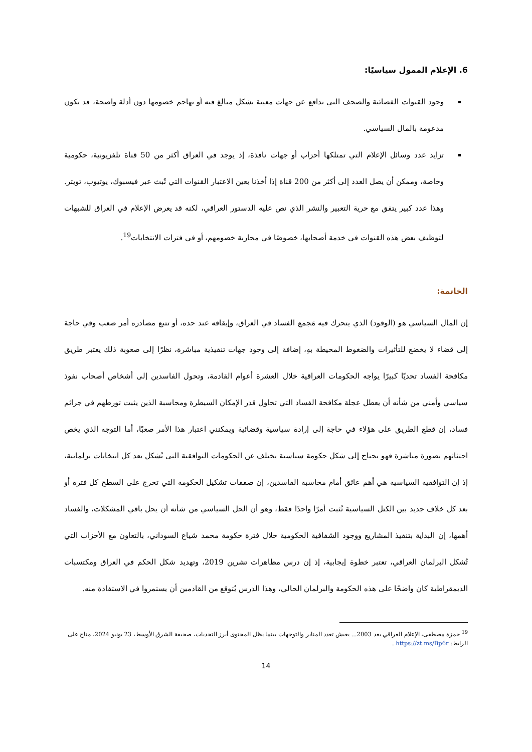6. الإعلام الممول سياسيًا:
وجود القنوات الفضائية والصحف التي تدافع عن جهات معينة بشكل مبالغ فيه أو تهاجم خصومها دون أدلة واضحة، قد تكون مدعومة بالمال السياسي.
تزايد عدد وسائل الإعلام التي تمتلكها أحزاب أو جهات نافذة، إذ يوجد في العراق أكثر من 50 قناة تلفزيونية، حكومية وخاصة، وممكن أن يصل العدد إلى أكثر من 200 قناة إذا أخذنا بعين الاعتبار القنوات التي تُبث عبر فيسبوك، يوتيوب، تويتر. وهذا عدد كبير يتفق مع حرية التعبير والنشر الذي نص عليه الدستور العراقي، لكنه قد يعرض الإعلام في العراق للشبهات لتوظيف بعض هذه القنوات في خدمة أصحابها، خصوصًا في محاربة خصومهم، أو في فترات الانتخابات<sup>19</sup>.
الخاتمة:
إن المال السياسي هو (الوقود) الذي يتحرك فيه مَجمع الفساد في العراق، وإيقافه عند حده، أو تتبع مصادره أمر صعب وفي حاجة إلى قضاء لا يخضع للتأثيرات والضغوط المحيطة بهِ، إضافة إلى وجود جهات تنفيذية مباشرة، نظرًا إلى صعوبة ذلك يعتبر طريق مكافحة الفساد تحديًا كبيرًا يواجه الحكومات العراقية خلال العشرة أعوام القادمة، وتحول الفاسدين إلى أشخاص أصحاب نفوذ سياسي وأمني من شأنه أن يعطل عجلة مكافحة الفساد التي تحاول قدر الإمكان السيطرة ومحاسبة الذين يثبت تورطهم في جرائم فساد، إن قطع الطريق على هؤلاء في حاجة إلى إرادة سياسية وقضائية ويمكنني اعتبار هذا الأمر صعبًا، أما التوجه الذي يخص اجتثاثهم بصورة مباشرة فهو يحتاج إلى شكل حكومة سياسية يختلف عن الحكومات التوافقية التي تُشكل بعد كل انتخابات برلمانية، إذ إن التوافقية السياسية هي أهم عائق أمام محاسبة الفاسدين، إن صفقات تشكيل الحكومة التي تخرج على السطح كل فترة أو بعد كل خلاف جديد بين الكتل السياسية تُثبت أمرًا واحدًا فقط، وهو أن الحل السياسي من شأنه أن يحل باقي المشكلات، والفساد أهمها، إن البداية بتنفيذ المشاريع ووجود الشفافية الحكومية خلال فترة حكومة محمد شياع السوداني، بالتعاون مع الأحزاب التي تُشكل البرلمان العراقي، تعتبر خطوة إيجابية، إذ إن درس مظاهرات تشرين 2019، وتهديد شكل الحكم في العراق ومكتسبات الديمقراطية كان واضحًا على هذه الحكومة والبرلمان الحالي، وهذا الدرس يُتوقع من القادمين أن يستمروا في الاستفادة منه.
<sup>19</sup> حمزة مصطفى، الإعلام العراقي بعد 2003... يعيش تعدد المنابر والتوجهات بينما يظل المحتوى أبرز التحديات، صحيفة الشرق الأوسط، 23 يونيو 2024، متاح على الرابط: https://zt.ms/Bp6r .
14